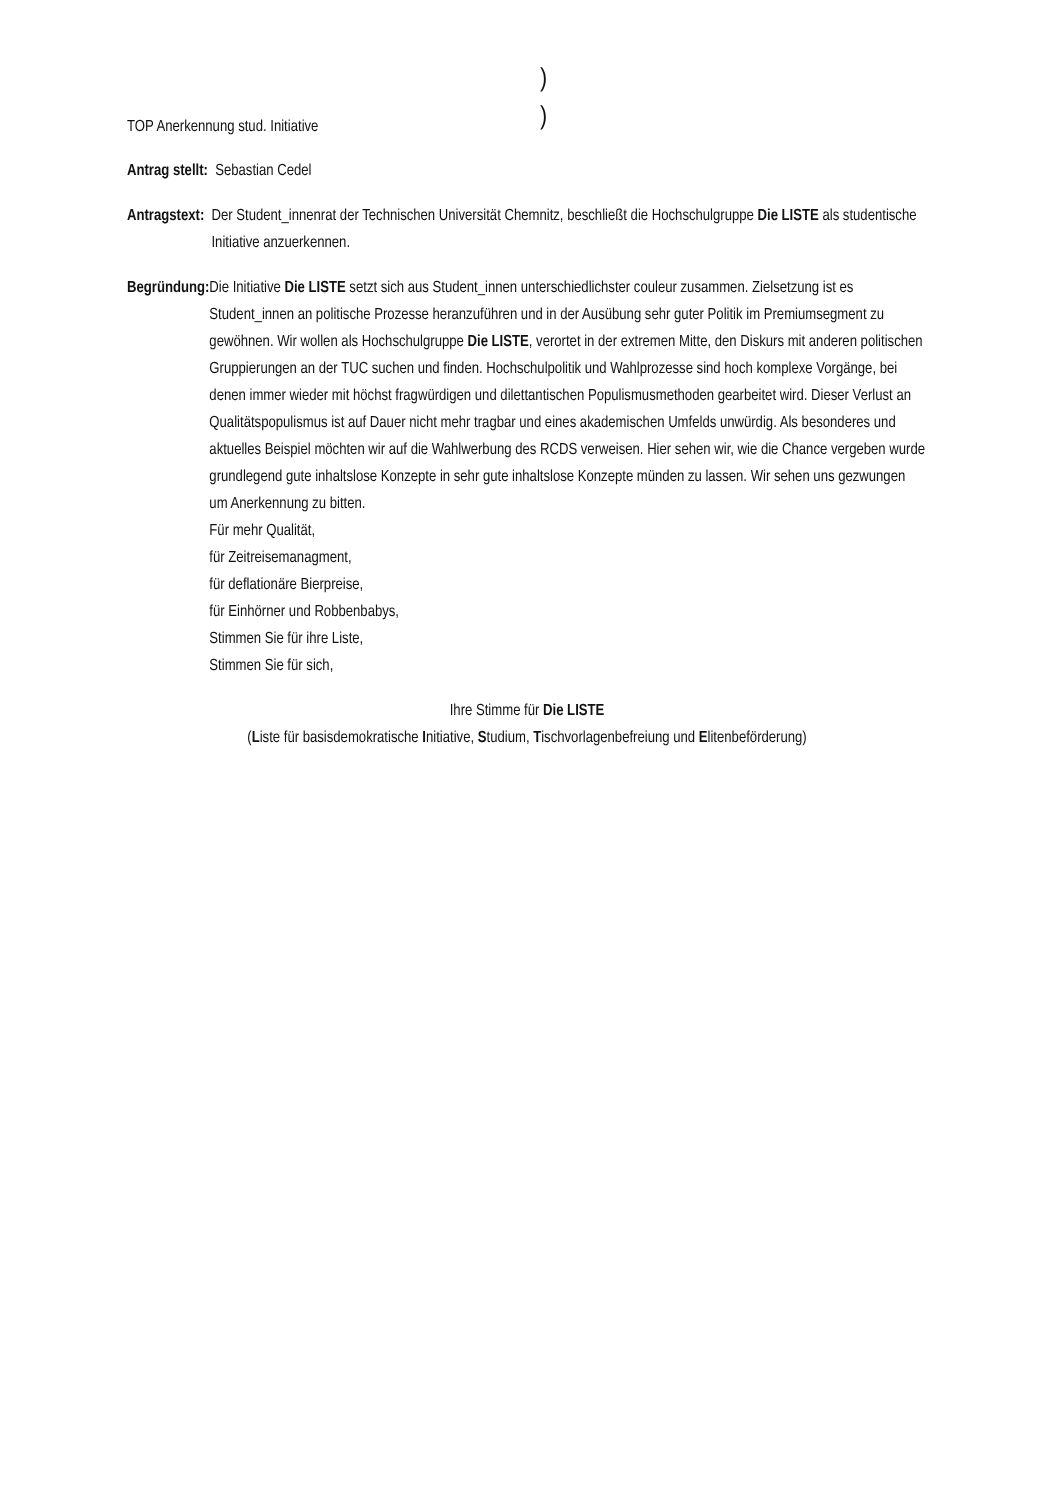)
)
TOP Anerkennung stud. Initiative
Antrag stellt: Sebastian Cedel
Antragstext: Der Student_innenrat der Technischen Universität Chemnitz, beschließt die Hochschulgruppe Die LISTE als studentische Initiative anzuerkennen.
Begründung: Die Initiative Die LISTE setzt sich aus Student_innen unterschiedlichster couleur zusammen. Zielsetzung ist es Student_innen an politische Prozesse heranzuführen und in der Ausübung sehr guter Politik im Premiumsegment zu gewöhnen. Wir wollen als Hochschulgruppe Die LISTE, verortet in der extremen Mitte, den Diskurs mit anderen politischen Gruppierungen an der TUC suchen und finden. Hochschulpolitik und Wahlprozesse sind hoch komplexe Vorgänge, bei denen immer wieder mit höchst fragwürdigen und dilettantischen Populismusmethoden gearbeitet wird. Dieser Verlust an Qualitätspopulismus ist auf Dauer nicht mehr tragbar und eines akademischen Umfelds unwürdig. Als besonderes und aktuelles Beispiel möchten wir auf die Wahlwerbung des RCDS verweisen. Hier sehen wir, wie die Chance vergeben wurde grundlegend gute inhaltslose Konzepte in sehr gute inhaltslose Konzepte münden zu lassen. Wir sehen uns gezwungen um Anerkennung zu bitten.
Für mehr Qualität,
für Zeitreisemanagment,
für deflationäre Bierpreise,
für Einhörner und Robbenbabys,
Stimmen Sie für ihre Liste,
Stimmen Sie für sich,
Ihre Stimme für Die LISTE
(Liste für basisdemokratische Initiative, Studium, Tischvorlagenbefreiung und Elitenbeförderung)